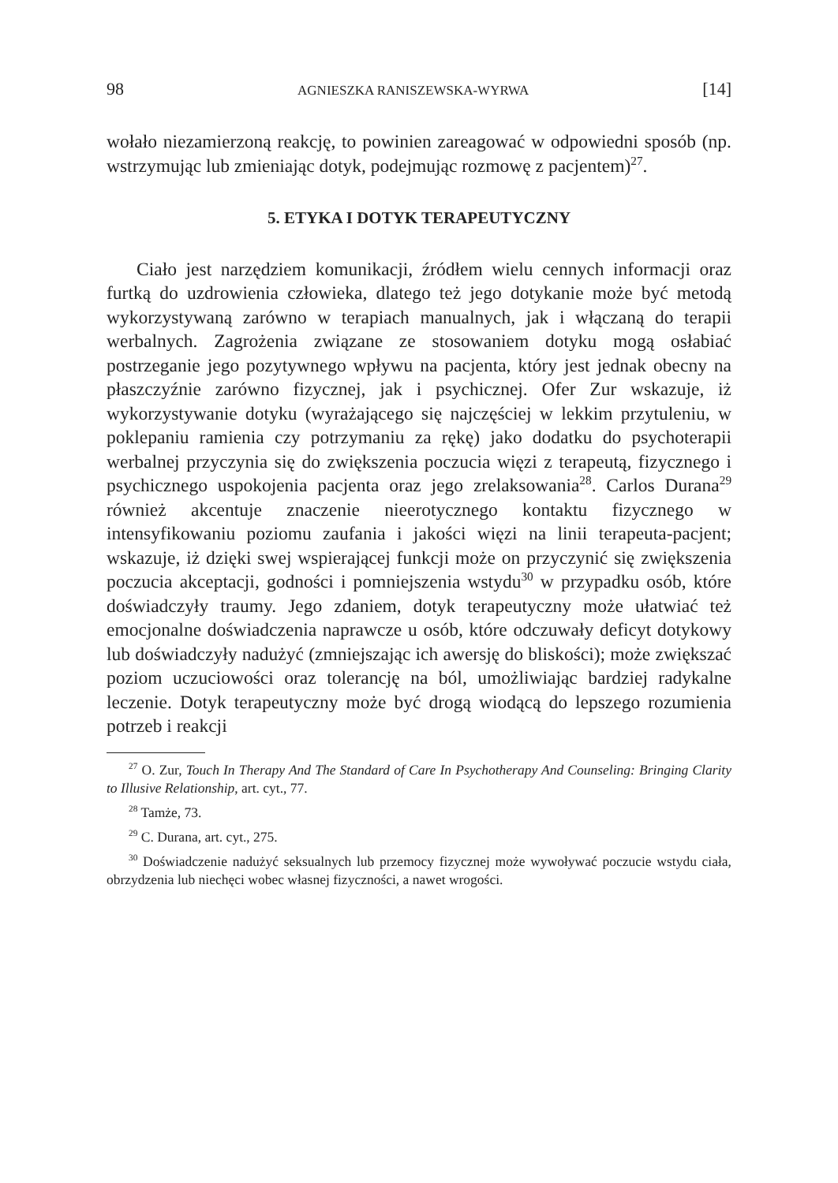98 AGNIESZKA RANISZEWSKA-WYRWA [14]
wołało niezamierzoną reakcję, to powinien zareagować w odpowiedni sposób (np. wstrzymując lub zmieniając dotyk, podejmując rozmowę z pacjentem)<sup>27</sup>.
5. ETYKA I DOTYK TERAPEUTYCZNY
Ciało jest narzędziem komunikacji, źródłem wielu cennych informacji oraz furtką do uzdrowienia człowieka, dlatego też jego dotykanie może być metodą wykorzystywaną zarówno w terapiach manualnych, jak i włączaną do terapii werbalnych. Zagrożenia związane ze stosowaniem dotyku mogą osłabiać postrzeganie jego pozytywnego wpływu na pacjenta, który jest jednak obecny na płaszczyźnie zarówno fizycznej, jak i psychicznej. Ofer Zur wskazuje, iż wykorzystywanie dotyku (wyrażającego się najczęściej w lekkim przytuleniu, w poklepaniu ramienia czy potrzymaniu za rękę) jako dodatku do psychoterapii werbalnej przyczynia się do zwiększenia poczucia więzi z terapeutą, fizycznego i psychicznego uspokojenia pacjenta oraz jego zrelaksowania<sup>28</sup>. Carlos Durana<sup>29</sup> również akcentuje znaczenie nieerotycznego kontaktu fizycznego w intensyfikowaniu poziomu zaufania i jakości więzi na linii terapeuta-pacjent; wskazuje, iż dzięki swej wspierającej funkcji może on przyczynić się zwiększenia poczucia akceptacji, godności i pomniejszenia wstydu<sup>30</sup> w przypadku osób, które doświadczyły traumy. Jego zdaniem, dotyk terapeutyczny może ułatwiać też emocjonalne doświadczenia naprawcze u osób, które odczuwały deficyt dotykowy lub doświadczyły nadużyć (zmniejszając ich awersję do bliskości); może zwiększać poziom uczuciowości oraz tolerancję na ból, umożliwiając bardziej radykalne leczenie. Dotyk terapeutyczny może być drogą wiodącą do lepszego rozumienia potrzeb i reakcji
<sup>27</sup> O. Zur, Touch In Therapy And The Standard of Care In Psychotherapy And Counseling: Bringing Clarity to Illusive Relationship, art. cyt., 77.
<sup>28</sup> Tamże, 73.
<sup>29</sup> C. Durana, art. cyt., 275.
<sup>30</sup> Doświadczenie nadużyć seksualnych lub przemocy fizycznej może wywoływać poczucie wstydu ciała, obrzydzenia lub niechęci wobec własnej fizyczności, a nawet wrogości.